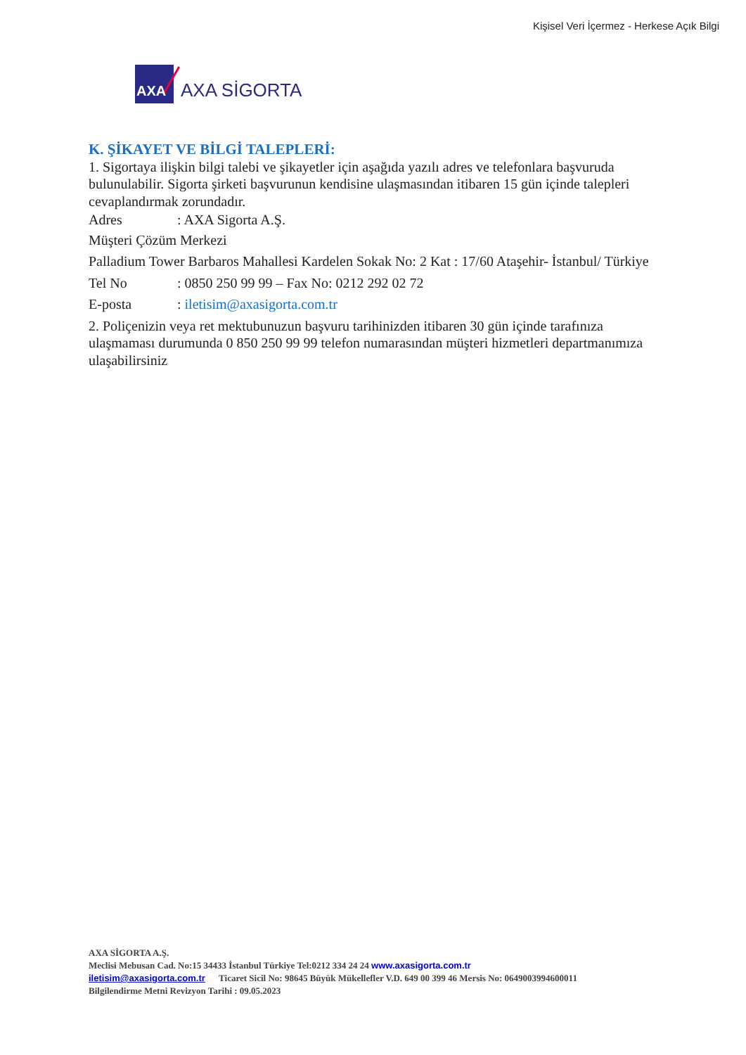Kişisel Veri İçermez - Herkese Açık Bilgi
AXA
AXA SİGORTA
K. ŞİKAYET VE BİLGİ TALEPLERİ:
1. Sigortaya ilişkin bilgi talebi ve şikayetler için aşağıda yazılı adres ve telefonlara başvuruda bulunulabilir. Sigorta şirketi başvurunun kendisine ulaşmasından itibaren 15 gün içinde talepleri cevaplandırmak zorundadır.
Adres: AXA Sigorta A.Ş.
Müşteri Çözüm Merkezi
Palladium Tower Barbaros Mahallesi Kardelen Sokak No: 2 Kat : 17/60 Ataşehir- İstanbul/ Türkiye
Tel No: 0850 250 99 99 – Fax No: 0212 292 02 72
E-posta: iletisim@axasigorta.com.tr
2. Poliçenizin veya ret mektubunuzun başvuru tarihinizden itibaren 30 gün içinde tarafınıza ulaşmaması durumunda 0 850 250 99 99 telefon numarasından müşteri hizmetleri departmanımıza ulaşabilirsiniz
AXA SİGORTA A.Ş.
Meclisi Mebusan Cad. No:15 34433 İstanbul Türkiye Tel:0212 334 24 24 www.axasigorta.com.tr
iletisim@axasigorta.com.tr Ticaret Sicil No: 98645 Büyük Mükellefler V.D. 649 00 399 46 Mersis No: 0649003994600011
Bilgilendirme Metni Revizyon Tarihi : 09.05.2023